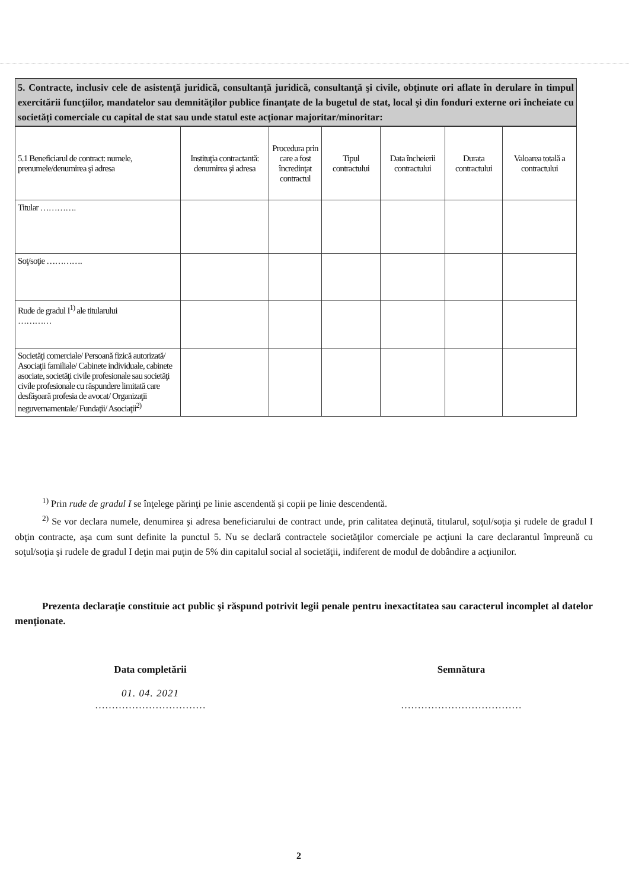5. Contracte, inclusiv cele de asistenţă juridică, consultanţă juridică, consultanţă şi civile, obţinute ori aflate în derulare în timpul exercitării funcţiilor, mandatelor sau demnităţilor publice finanţate de la bugetul de stat, local şi din fonduri externe ori încheiate cu societăţi comerciale cu capital de stat sau unde statul este acţionar majoritar/minoritar:
| 5.1 Beneficiarul de contract: numele, prenumele/denumirea şi adresa | Instituţia contractantă: denumirea şi adresa | Procedura prin care a fost încredinţat contractul | Tipul contractului | Data încheierii contractului | Durata contractului | Valoarea totală a contractului |
| --- | --- | --- | --- | --- | --- | --- |
| Titular …………. | | | | | | |
| Soţ/soţie …………. | | | | | | |
| Rude de gradul I<sup>1)</sup> ale titularului ………… | | | | | | |
| Societăţi comerciale/ Persoană fizică autorizată/ Asociaţii familiale/ Cabinete individuale, cabinete asociate, societăţi civile profesionale sau societăţi civile profesionale cu răspundere limitată care desfăşoară profesia de avocat/ Organizaţii neguvernamentale/ Fundaţii/ Asociaţii<sup>2)</sup> | | | | | | |
<sup>1)</sup> Prin rude de gradul I se înţelege părinţi pe linie ascendentă şi copii pe linie descendentă.
<sup>2)</sup> Se vor declara numele, denumirea şi adresa beneficiarului de contract unde, prin calitatea deţinută, titularul, soţul/soţia şi rudele de gradul I obţin contracte, aşa cum sunt definite la punctul 5. Nu se declară contractele societăţilor comerciale pe acţiuni la care declarantul împreună cu soţul/soţia şi rudele de gradul I deţin mai puţin de 5% din capitalul social al societăţii, indiferent de modul de dobândire a acţiunilor.
Prezenta declaraţie constituie act public şi răspund potrivit legii penale pentru inexactitatea sau caracterul incomplet al datelor menţionate.
Data completării
01. 04. 2021
……………………………
Semnătura
………………………………
2